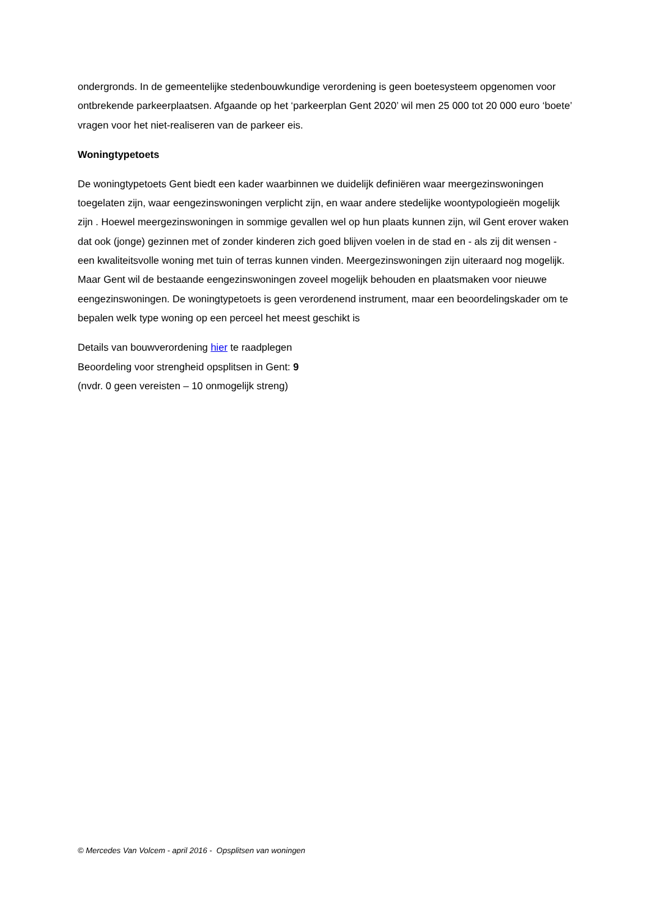ondergronds. In de gemeentelijke stedenbouwkundige verordening is geen boetesysteem opgenomen voor ontbrekende parkeerplaatsen. Afgaande op het ‘parkeerplan Gent 2020’ wil men 25 000 tot 20 000 euro ‘boete’ vragen voor het niet-realiseren van de parkeer eis.
Woningtypetoets
De woningtypetoets Gent biedt een kader waarbinnen we duidelijk definiëren waar meergezinswoningen toegelaten zijn, waar eengezinswoningen verplicht zijn, en waar andere stedelijke woontypologieën mogelijk zijn . Hoewel meergezinswoningen in sommige gevallen wel op hun plaats kunnen zijn, wil Gent erover waken dat ook (jonge) gezinnen met of zonder kinderen zich goed blijven voelen in de stad en - als zij dit wensen - een kwaliteitsvolle woning met tuin of terras kunnen vinden. Meergezinswoningen zijn uiteraard nog mogelijk. Maar Gent wil de bestaande eengezinswoningen zoveel mogelijk behouden en plaatsmaken voor nieuwe eengezinswoningen. De woningtypetoets is geen verordenend instrument, maar een beoordelingskader om te bepalen welk type woning op een perceel het meest geschikt is
Details van bouwverordening hier te raadplegen
Beoordeling voor strengheid opsplitsen in Gent: 9
(nvdr. 0 geen vereisten – 10 onmogelijk streng)
© Mercedes Van Volcem - april 2016 - Opsplitsen van woningen